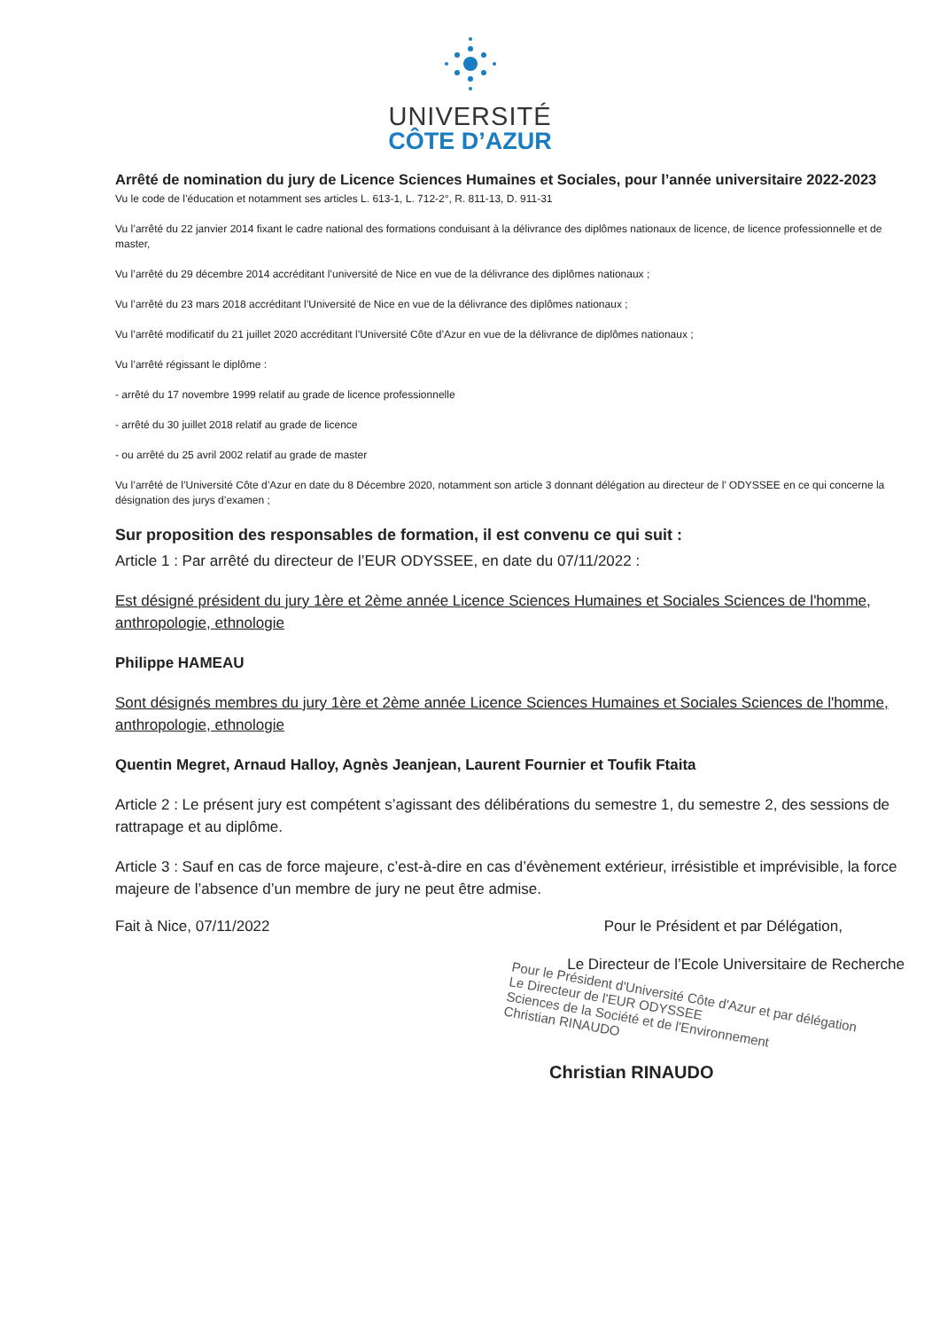UNIVERSITÉ
CÔTE D’AZUR
Arrêté de nomination du jury de Licence Sciences Humaines et Sociales, pour l’année universitaire 2022-2023
Vu le code de l’éducation et notamment ses articles L. 613-1, L. 712-2°, R. 811-13, D. 911-31
Vu l’arrêté du 22 janvier 2014 fixant le cadre national des formations conduisant à la délivrance des diplômes nationaux de licence, de licence professionnelle et de master,
Vu l’arrêté du 29 décembre 2014 accréditant l’université de Nice en vue de la délivrance des diplômes nationaux ;
Vu l’arrêté du 23 mars 2018 accréditant l’Université de Nice en vue de la délivrance des diplômes nationaux ;
Vu l’arrêté modificatif du 21 juillet 2020 accréditant l’Université Côte d’Azur en vue de la délivrance de diplômes nationaux ;
Vu l’arrêté régissant le diplôme :
- arrêté du 17 novembre 1999 relatif au grade de licence professionnelle
- arrêté du 30 juillet 2018 relatif au grade de licence
- ou arrêté du 25 avril 2002 relatif au grade de master
Vu l’arrêté de l’Université Côte d’Azur en date du 8 Décembre 2020, notamment son article 3 donnant délégation au directeur de l’ ODYSSEE en ce qui concerne la désignation des jurys d’examen ;
Sur proposition des responsables de formation, il est convenu ce qui suit :
Article 1 : Par arrêté du directeur de l’EUR ODYSSEE, en date du 07/11/2022 :
Est désigné président du jury 1ère et 2ème année Licence Sciences Humaines et Sociales Sciences de l'homme, anthropologie, ethnologie
Philippe HAMEAU
Sont désignés membres du jury 1ère et 2ème année Licence Sciences Humaines et Sociales Sciences de l'homme, anthropologie, ethnologie
Quentin Megret, Arnaud Halloy, Agnès Jeanjean, Laurent Fournier et Toufik Ftaita
Article 2 : Le présent jury est compétent s’agissant des délibérations du semestre 1, du semestre 2, des sessions de rattrapage et au diplôme.
Article 3 : Sauf en cas de force majeure, c’est-à-dire en cas d’évènement extérieur, irrésistible et imprévisible, la force majeure de l’absence d’un membre de jury ne peut être admise.
Fait à Nice, 07/11/2022 Pour le Président et par Délégation,
Le Directeur de l’Ecole Universitaire de Recherche
Pour le Président d'Université Côte d'Azur et par délégation
Le Directeur de l'EUR ODYSSEE
Sciences de la Société et de l'Environnement
Christian RINAUDO
Christian RINAUDO